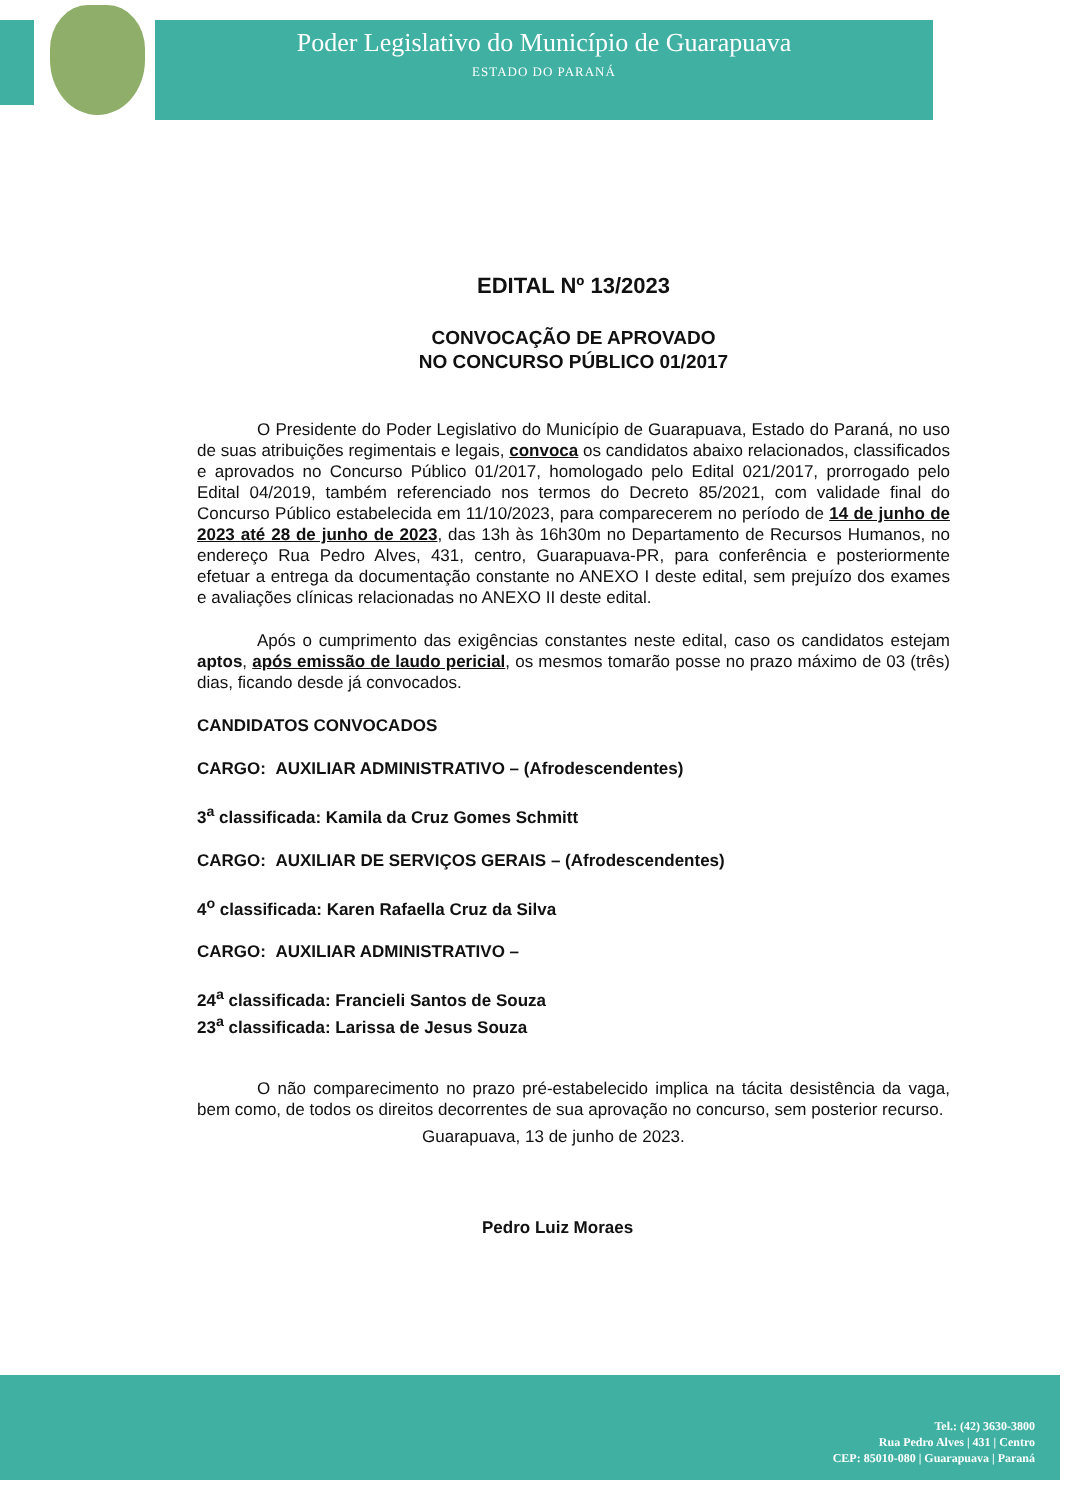Poder Legislativo do Município de Guarapuava
ESTADO DO PARANÁ
EDITAL Nº 13/2023
CONVOCAÇÃO DE APROVADO
NO CONCURSO PÚBLICO 01/2017
O Presidente do Poder Legislativo do Município de Guarapuava, Estado do Paraná, no uso de suas atribuições regimentais e legais, convoca os candidatos abaixo relacionados, classificados e aprovados no Concurso Público 01/2017, homologado pelo Edital 021/2017, prorrogado pelo Edital 04/2019, também referenciado nos termos do Decreto 85/2021, com validade final do Concurso Público estabelecida em 11/10/2023, para comparecerem no período de 14 de junho de 2023 até 28 de junho de 2023, das 13h às 16h30m no Departamento de Recursos Humanos, no endereço Rua Pedro Alves, 431, centro, Guarapuava-PR, para conferência e posteriormente efetuar a entrega da documentação constante no ANEXO I deste edital, sem prejuízo dos exames e avaliações clínicas relacionadas no ANEXO II deste edital.
Após o cumprimento das exigências constantes neste edital, caso os candidatos estejam aptos, após emissão de laudo pericial, os mesmos tomarão posse no prazo máximo de 03 (três) dias, ficando desde já convocados.
CANDIDATOS CONVOCADOS
CARGO: AUXILIAR ADMINISTRATIVO – (Afrodescendentes)
3<sup>a</sup> classificada: Kamila da Cruz Gomes Schmitt
CARGO: AUXILIAR DE SERVIÇOS GERAIS – (Afrodescendentes)
4<sup>o</sup> classificada: Karen Rafaella Cruz da Silva
CARGO: AUXILIAR ADMINISTRATIVO –
24<sup>a</sup> classificada: Francieli Santos de Souza
23<sup>a</sup> classificada: Larissa de Jesus Souza
O não comparecimento no prazo pré-estabelecido implica na tácita desistência da vaga, bem como, de todos os direitos decorrentes de sua aprovação no concurso, sem posterior recurso.
Guarapuava, 13 de junho de 2023.
Pedro Luiz Moraes
Tel.: (42) 3630-3800
Rua Pedro Alves | 431 | Centro
CEP: 85010-080 | Guarapuava | Paraná